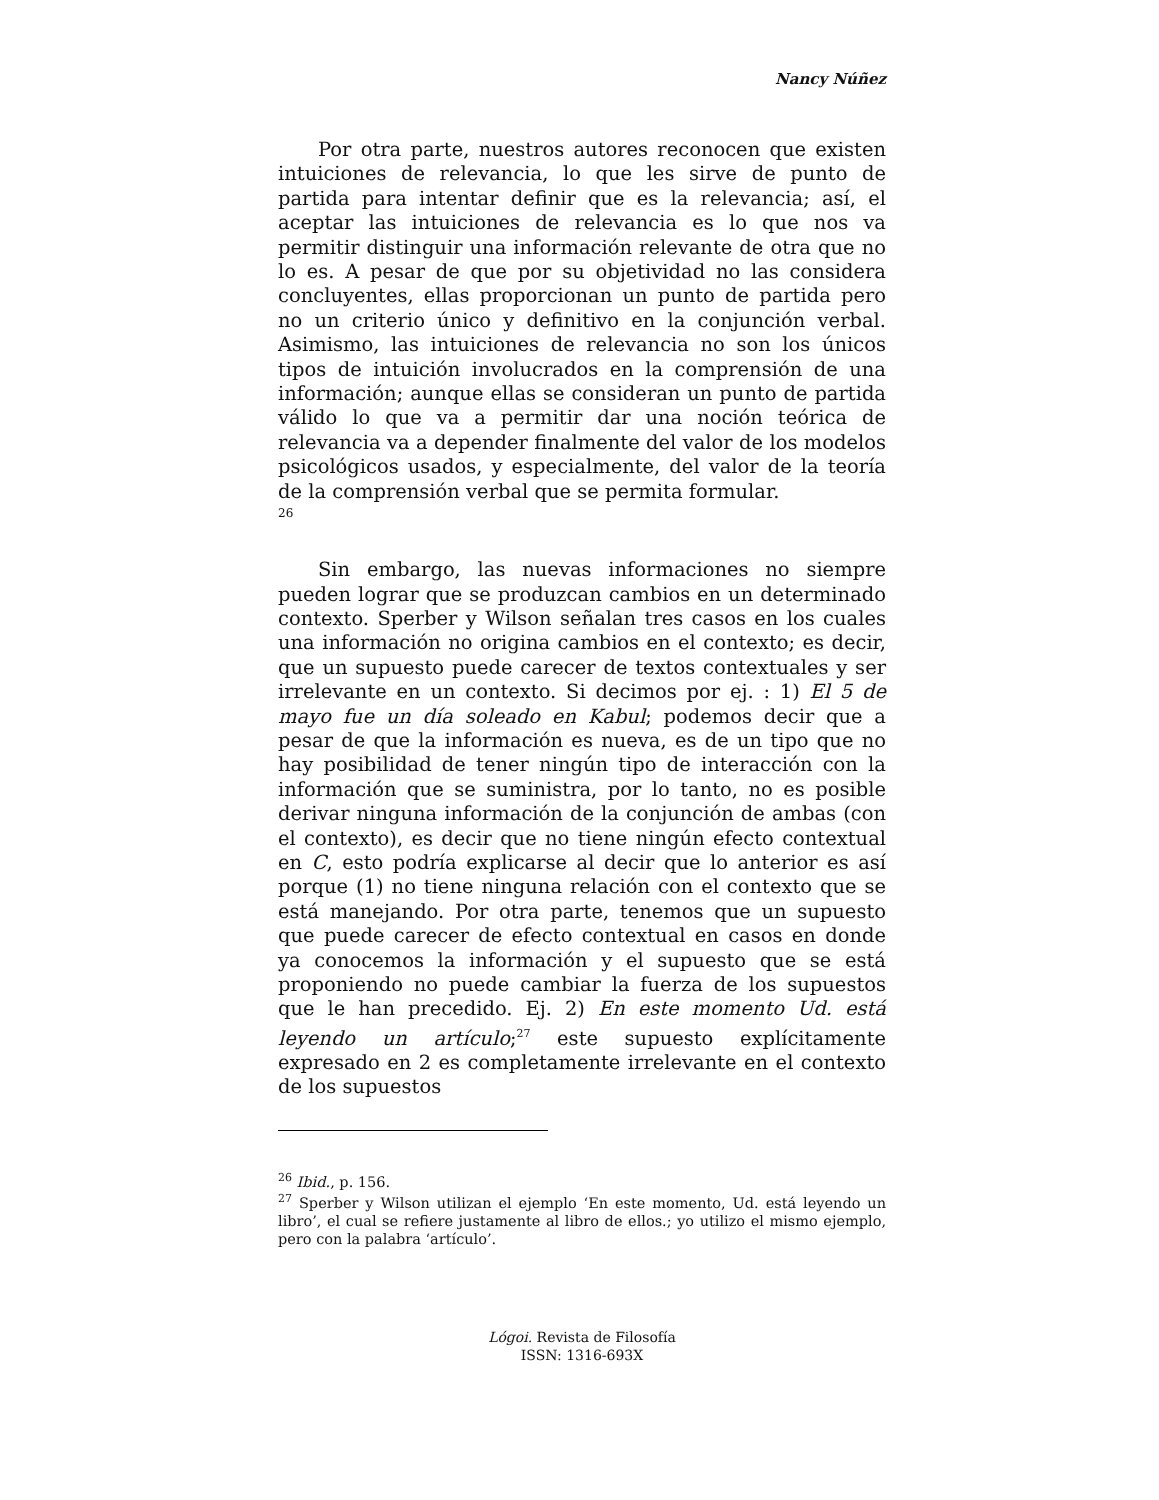Nancy Núñez
Por otra parte, nuestros autores reconocen que existen intuiciones de relevancia, lo que les sirve de punto de partida para intentar definir que es la relevancia; así, el aceptar las intuiciones de relevancia es lo que nos va permitir distinguir una información relevante de otra que no lo es. A pesar de que por su objetividad no las considera concluyentes, ellas proporcionan un punto de partida pero no un criterio único y definitivo en la conjunción verbal. Asimismo, las intuiciones de relevancia no son los únicos tipos de intuición involucrados en la comprensión de una información; aunque ellas se consideran un punto de partida válido lo que va a permitir dar una noción teórica de relevancia va a depender finalmente del valor de los modelos psicológicos usados, y especialmente, del valor de la teoría de la comprensión verbal que se permita formular.
26
Sin embargo, las nuevas informaciones no siempre pueden lograr que se produzcan cambios en un determinado contexto. Sperber y Wilson señalan tres casos en los cuales una información no origina cambios en el contexto; es decir, que un supuesto puede carecer de textos contextuales y ser irrelevante en un contexto. Si decimos por ej. : 1) El 5 de mayo fue un día soleado en Kabul; podemos decir que a pesar de que la información es nueva, es de un tipo que no hay posibilidad de tener ningún tipo de interacción con la información que se suministra, por lo tanto, no es posible derivar ninguna información de la conjunción de ambas (con el contexto), es decir que no tiene ningún efecto contextual en C, esto podría explicarse al decir que lo anterior es así porque (1) no tiene ninguna relación con el contexto que se está manejando. Por otra parte, tenemos que un supuesto que puede carecer de efecto contextual en casos en donde ya conocemos la información y el supuesto que se está proponiendo no puede cambiar la fuerza de los supuestos que le han precedido. Ej. 2) En este momento Ud. está leyendo un artículo;<sup>27</sup> este supuesto explícitamente expresado en 2 es completamente irrelevante en el contexto de los supuestos
<sup>26</sup> Ibid., p. 156.
<sup>27</sup> Sperber y Wilson utilizan el ejemplo ‘En este momento, Ud. está leyendo un libro’, el cual se refiere justamente al libro de ellos.; yo utilizo el mismo ejemplo, pero con la palabra ‘artículo’.
Lógoi. Revista de Filosofía
ISSN: 1316-693X